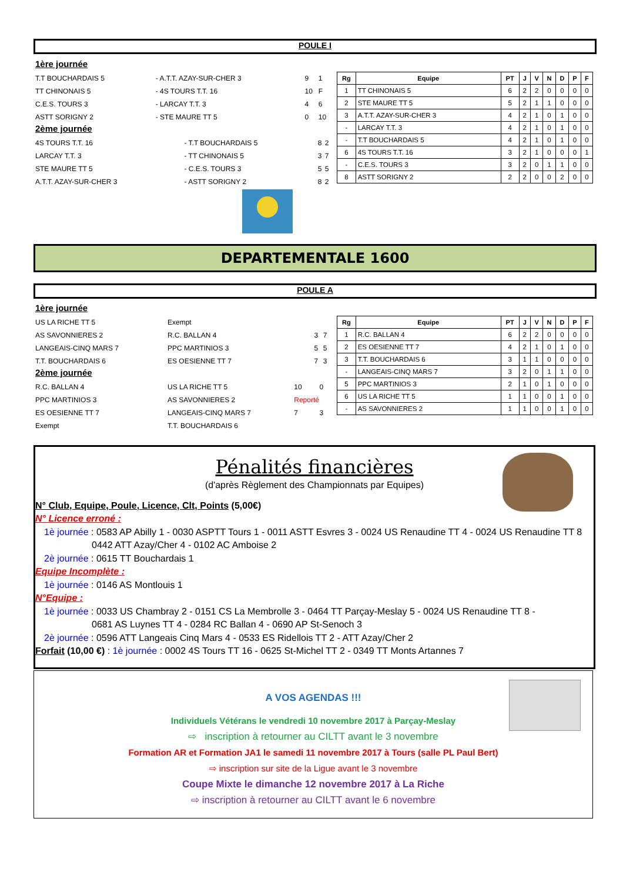POULE I
1ère journée
| T.T BOUCHARDAIS 5 | - A.T.T. AZAY-SUR-CHER 3 | 9 | 1 |
| TT CHINONAIS 5 | - 4S TOURS T.T. 16 | 10 | F |
| C.E.S. TOURS 3 | - LARCAY T.T. 3 | 4 | 6 |
| ASTT SORIGNY 2 | - STE MAURE TT 5 | 0 | 10 |
2ème journée
| 4S TOURS T.T. 16 | - T.T BOUCHARDAIS 5 | 8 | 2 |
| LARCAY T.T. 3 | - TT CHINONAIS 5 | 3 | 7 |
| STE MAURE TT 5 | - C.E.S. TOURS 3 | 5 | 5 |
| A.T.T. AZAY-SUR-CHER 3 | - ASTT SORIGNY 2 | 8 | 2 |
| Rg | Equipe | PT | J | V | N | D | P | F |
| --- | --- | --- | --- | --- | --- | --- | --- | --- |
| 1 | TT CHINONAIS 5 | 6 | 2 | 2 | 0 | 0 | 0 | 0 |
| 2 | STE MAURE TT 5 | 5 | 2 | 1 | 1 | 0 | 0 | 0 |
| 3 | A.T.T. AZAY-SUR-CHER 3 | 4 | 2 | 1 | 0 | 1 | 0 | 0 |
| - | LARCAY T.T. 3 | 4 | 2 | 1 | 0 | 1 | 0 | 0 |
| - | T.T BOUCHARDAIS 5 | 4 | 2 | 1 | 0 | 1 | 0 | 0 |
| 6 | 4S TOURS T.T. 16 | 3 | 2 | 1 | 0 | 0 | 0 | 1 |
| - | C.E.S. TOURS 3 | 3 | 2 | 0 | 1 | 1 | 0 | 0 |
| 8 | ASTT SORIGNY 2 | 2 | 2 | 0 | 0 | 2 | 0 | 0 |
DEPARTEMENTALE 1600
POULE A
1ère journée
| US LA RICHE TT 5 | Exempt | | |
| AS SAVONNIERES 2 | R.C. BALLAN 4 | 3 | 7 |
| LANGEAIS-CINQ MARS 7 | PPC MARTINIOS 3 | 5 | 5 |
| T.T. BOUCHARDAIS 6 | ES OESIENNE TT 7 | 7 | 3 |
2ème journée
| R.C. BALLAN 4 | US LA RICHE TT 5 | 10 | 0 |
| PPC MARTINIOS 3 | AS SAVONNIERES 2 | Reporté | |
| ES OESIENNE TT 7 | LANGEAIS-CINQ MARS 7 | 7 | 3 |
| Exempt | T.T. BOUCHARDAIS 6 | | |
| Rg | Equipe | PT | J | V | N | D | P | F |
| --- | --- | --- | --- | --- | --- | --- | --- | --- |
| 1 | R.C. BALLAN 4 | 6 | 2 | 2 | 0 | 0 | 0 | 0 |
| 2 | ES OESIENNE TT 7 | 4 | 2 | 1 | 0 | 1 | 0 | 0 |
| 3 | T.T. BOUCHARDAIS 6 | 3 | 1 | 1 | 0 | 0 | 0 | 0 |
| - | LANGEAIS-CINQ MARS 7 | 3 | 2 | 0 | 1 | 1 | 0 | 0 |
| 5 | PPC MARTINIOS 3 | 2 | 1 | 0 | 1 | 0 | 0 | 0 |
| 6 | US LA RICHE TT 5 | 1 | 1 | 0 | 0 | 1 | 0 | 0 |
| - | AS SAVONNIERES 2 | 1 | 1 | 0 | 0 | 1 | 0 | 0 |
Pénalités financières
(d'après Règlement des Championnats par Equipes)
N° Club, Equipe, Poule, Licence, Clt, Points (5,00€)
N° Licence erroné :
1è journée : 0583 AP Abilly 1 - 0030 ASPTT Tours 1 - 0011 ASTT Esvres 3 - 0024 US Renaudine TT 4 - 0024 US Renaudine TT 8
0442 ATT Azay/Cher 4 - 0102 AC Amboise 2
2è journée : 0615 TT Bouchardais 1
Equipe Incomplète :
1è journée : 0146 AS Montlouis 1
N°Equipe :
1è journée : 0033 US Chambray 2 - 0151 CS La Membrolle 3 - 0464 TT Parçay-Meslay 5 - 0024 US Renaudine TT 8 -
0681 AS Luynes TT 4 - 0284 RC Ballan 4 - 0690 AP St-Senoch 3
2è journée : 0596 ATT Langeais Cinq Mars 4 - 0533 ES Ridellois TT 2 - ATT Azay/Cher 2
Forfait (10,00 €) : 1è journée : 0002 4S Tours TT 16 - 0625 St-Michel TT 2 - 0349 TT Monts Artannes 7
A VOS AGENDAS !!!
Individuels Vétérans le vendredi 10 novembre 2017 à Parçay-Meslay
⇨ inscription à retourner au CILTT avant le 3 novembre
Formation AR et Formation JA1 le samedi 11 novembre 2017 à Tours (salle PL Paul Bert)
⇨ inscription sur site de la Ligue avant le 3 novembre
Coupe Mixte le dimanche 12 novembre 2017 à La Riche
⇨ inscription à retourner au CILTT avant le 6 novembre